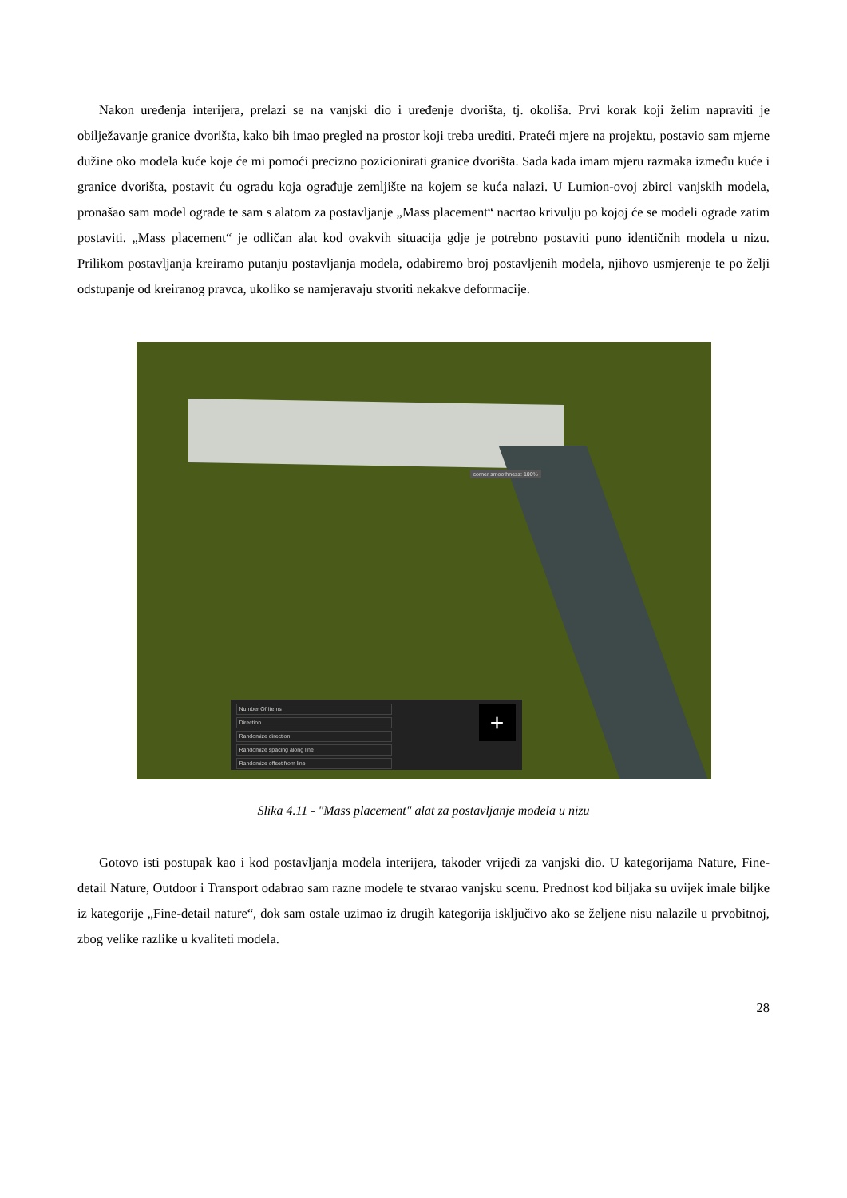Nakon uređenja interijera, prelazi se na vanjski dio i uređenje dvorišta, tj. okoliša. Prvi korak koji želim napraviti je obilježavanje granice dvorišta, kako bih imao pregled na prostor koji treba urediti. Prateći mjere na projektu, postavio sam mjerne dužine oko modela kuće koje će mi pomoći precizno pozicionirati granice dvorišta. Sada kada imam mjeru razmaka između kuće i granice dvorišta, postavit ću ogradu koja ograđuje zemljište na kojem se kuća nalazi. U Lumion-ovoj zbirci vanjskih modela, pronašao sam model ograde te sam s alatom za postavljanje „Mass placement“ nacrtao krivulju po kojoj će se modeli ograde zatim postaviti. „Mass placement“ je odličan alat kod ovakvih situacija gdje je potrebno postaviti puno identičnih modela u nizu. Prilikom postavljanja kreiramo putanju postavljanja modela, odabiremo broj postavljenih modela, njihovo usmjerenje te po želji odstupanje od kreiranog pravca, ukoliko se namjeravaju stvoriti nekakve deformacije.
corner smoothness: 100%
Number Of Items
Direction
Randomize direction
Randomize spacing along line
Randomize offset from line
+
Slika 4.11 - "Mass placement" alat za postavljanje modela u nizu
Gotovo isti postupak kao i kod postavljanja modela interijera, također vrijedi za vanjski dio. U kategorijama Nature, Fine-detail Nature, Outdoor i Transport odabrao sam razne modele te stvarao vanjsku scenu. Prednost kod biljaka su uvijek imale biljke iz kategorije „Fine-detail nature“, dok sam ostale uzimao iz drugih kategorija isključivo ako se željene nisu nalazile u prvobitnoj, zbog velike razlike u kvaliteti modela.
28